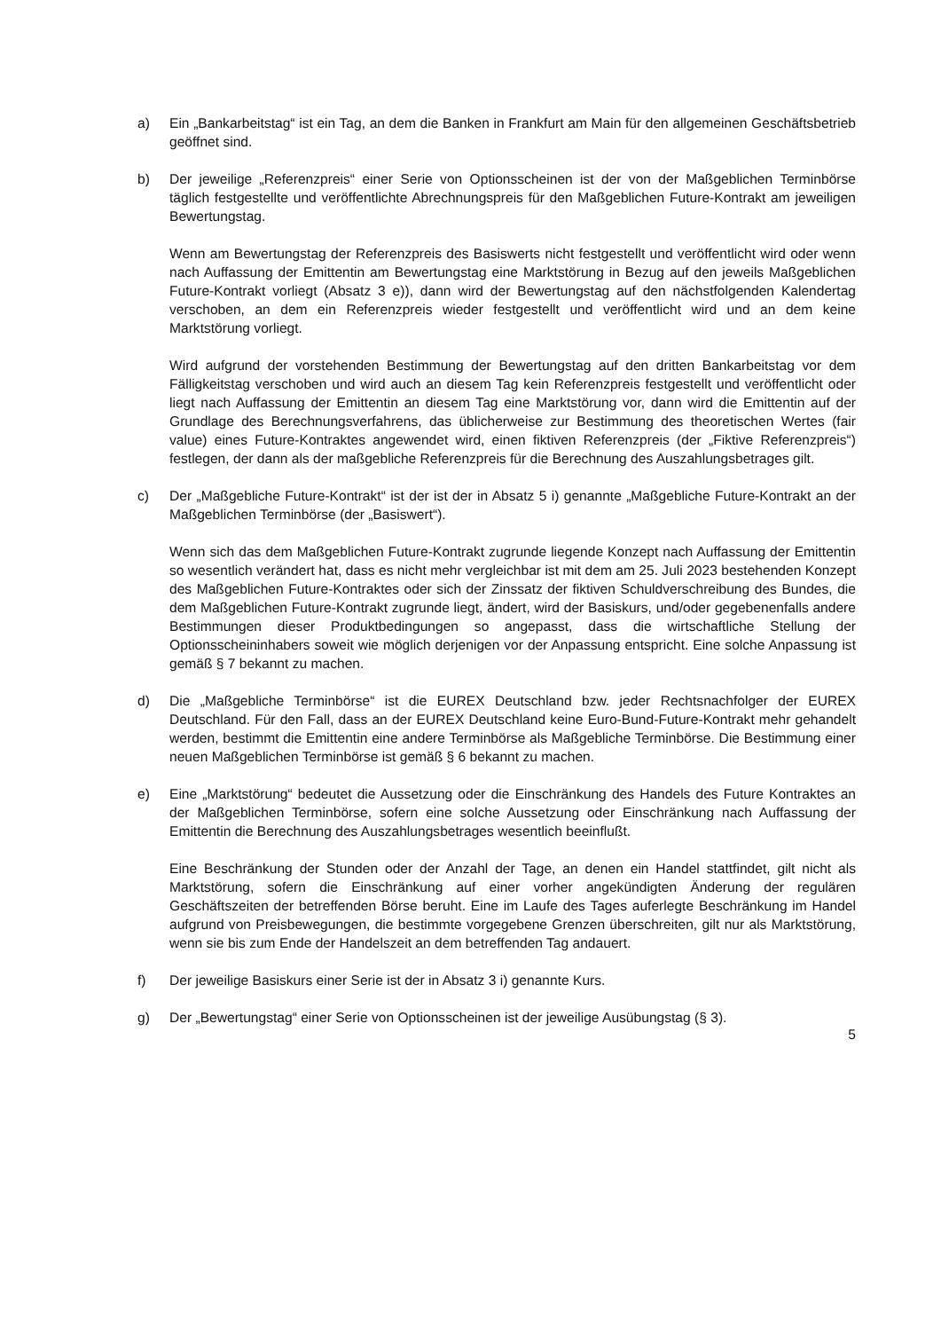a) Ein „Bankarbeitstag“ ist ein Tag, an dem die Banken in Frankfurt am Main für den allgemeinen Geschäftsbetrieb geöffnet sind.
b) Der jeweilige „Referenzpreis“ einer Serie von Optionsscheinen ist der von der Maßgeblichen Terminbörse täglich festgestellte und veröffentlichte Abrechnungspreis für den Maßgeblichen Future-Kontrakt am jeweiligen Bewertungstag.
Wenn am Bewertungstag der Referenzpreis des Basiswerts nicht festgestellt und veröffentlicht wird oder wenn nach Auffassung der Emittentin am Bewertungstag eine Marktstörung in Bezug auf den jeweils Maßgeblichen Future-Kontrakt vorliegt (Absatz 3 e)), dann wird der Bewertungstag auf den nächstfolgenden Kalendertag verschoben, an dem ein Referenzpreis wieder festgestellt und veröffentlicht wird und an dem keine Marktstörung vorliegt.
Wird aufgrund der vorstehenden Bestimmung der Bewertungstag auf den dritten Bankarbeitstag vor dem Fälligkeitstag verschoben und wird auch an diesem Tag kein Referenzpreis festgestellt und veröffentlicht oder liegt nach Auffassung der Emittentin an diesem Tag eine Marktstörung vor, dann wird die Emittentin auf der Grundlage des Berechnungsverfahrens, das üblicherweise zur Bestimmung des theoretischen Wertes (fair value) eines Future-Kontraktes angewendet wird, einen fiktiven Referenzpreis (der „Fiktive Referenzpreis“) festlegen, der dann als der maßgebliche Referenzpreis für die Berechnung des Auszahlungsbetrages gilt.
c) Der „Maßgebliche Future-Kontrakt“ ist der ist der in Absatz 5 i) genannte „Maßgebliche Future-Kontrakt an der Maßgeblichen Terminbörse (der „Basiswert“).
Wenn sich das dem Maßgeblichen Future-Kontrakt zugrunde liegende Konzept nach Auffassung der Emittentin so wesentlich verändert hat, dass es nicht mehr vergleichbar ist mit dem am 25. Juli 2023 bestehenden Konzept des Maßgeblichen Future-Kontraktes oder sich der Zinssatz der fiktiven Schuldverschreibung des Bundes, die dem Maßgeblichen Future-Kontrakt zugrunde liegt, ändert, wird der Basiskurs, und/oder gegebenenfalls andere Bestimmungen dieser Produktbedingungen so angepasst, dass die wirtschaftliche Stellung der Optionsscheininhabers soweit wie möglich derjenigen vor der Anpassung entspricht. Eine solche Anpassung ist gemäß § 7 bekannt zu machen.
d) Die „Maßgebliche Terminbörse“ ist die EUREX Deutschland bzw. jeder Rechtsnachfolger der EUREX Deutschland. Für den Fall, dass an der EUREX Deutschland keine Euro-Bund-Future-Kontrakt mehr gehandelt werden, bestimmt die Emittentin eine andere Terminbörse als Maßgebliche Terminbörse. Die Bestimmung einer neuen Maßgeblichen Terminbörse ist gemäß § 6 bekannt zu machen.
e) Eine „Marktstörung“ bedeutet die Aussetzung oder die Einschränkung des Handels des Future Kontraktes an der Maßgeblichen Terminbörse, sofern eine solche Aussetzung oder Einschränkung nach Auffassung der Emittentin die Berechnung des Auszahlungsbetrages wesentlich beeinflußt.
Eine Beschränkung der Stunden oder der Anzahl der Tage, an denen ein Handel stattfindet, gilt nicht als Marktstörung, sofern die Einschränkung auf einer vorher angekündigten Änderung der regulären Geschäftszeiten der betreffenden Börse beruht. Eine im Laufe des Tages auferlegte Beschränkung im Handel aufgrund von Preisbewegungen, die bestimmte vorgegebene Grenzen überschreiten, gilt nur als Marktstörung, wenn sie bis zum Ende der Handelszeit an dem betreffenden Tag andauert.
f) Der jeweilige Basiskurs einer Serie ist der in Absatz 3 i) genannte Kurs.
g) Der „Bewertungstag“ einer Serie von Optionsscheinen ist der jeweilige Ausübungstag (§ 3).
5